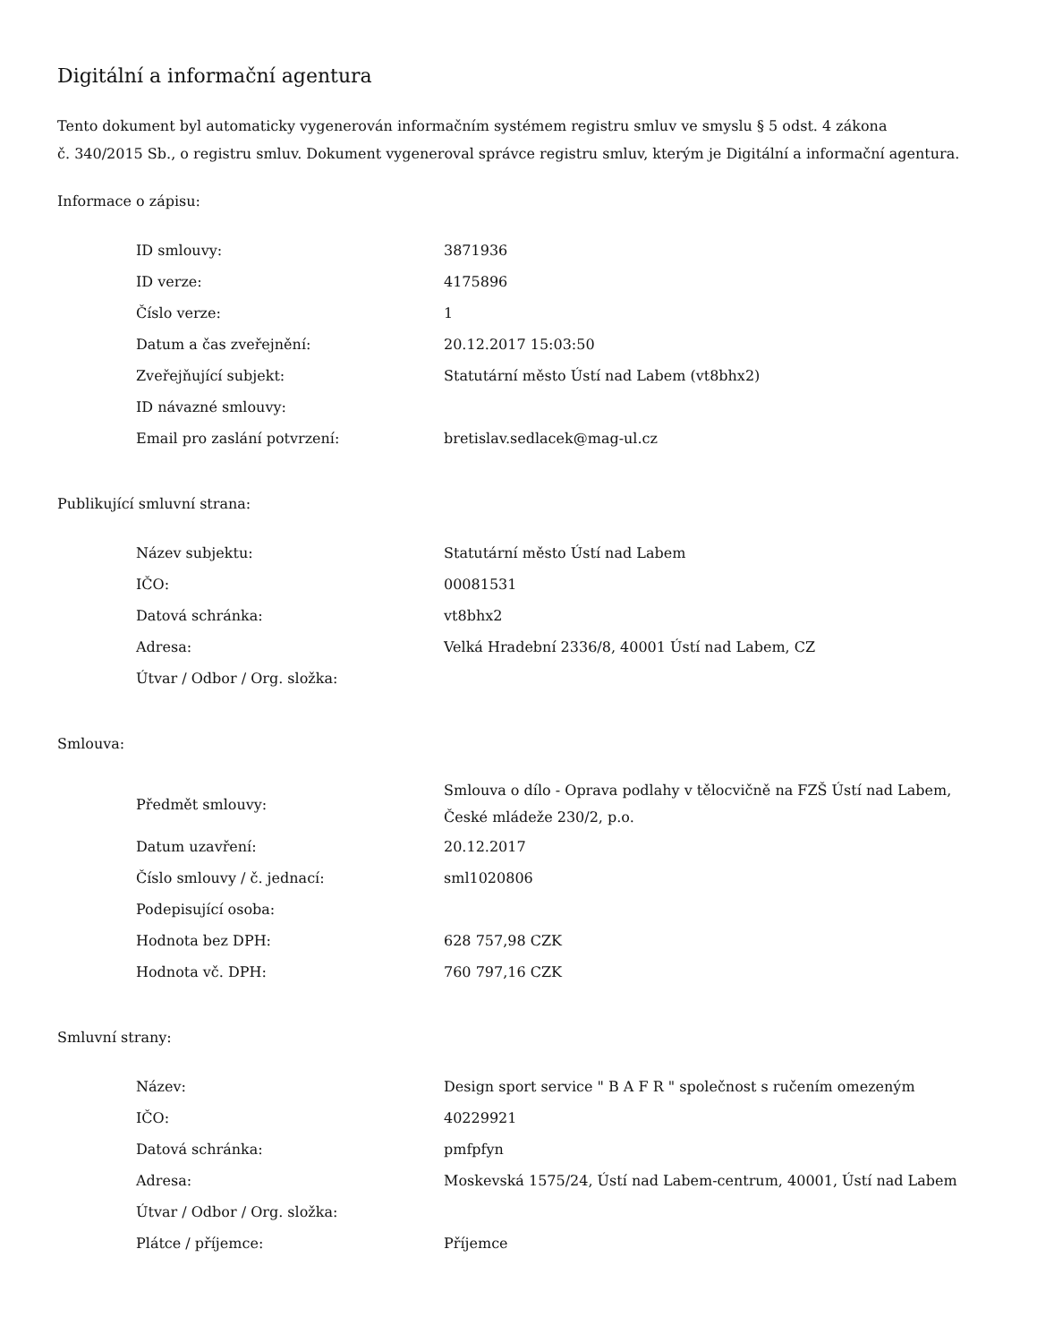Digitální a informační agentura
Tento dokument byl automaticky vygenerován informačním systémem registru smluv ve smyslu § 5 odst. 4 zákona
č. 340/2015 Sb., o registru smluv. Dokument vygeneroval správce registru smluv, kterým je Digitální a informační agentura.
Informace o zápisu:
| ID smlouvy: | 3871936 |
| ID verze: | 4175896 |
| Číslo verze: | 1 |
| Datum a čas zveřejnění: | 20.12.2017 15:03:50 |
| Zveřejňující subjekt: | Statutární město Ústí nad Labem (vt8bhx2) |
| ID návazné smlouvy: | |
| Email pro zaslání potvrzení: | bretislav.sedlacek@mag-ul.cz |
Publikující smluvní strana:
| Název subjektu: | Statutární město Ústí nad Labem |
| IČO: | 00081531 |
| Datová schránka: | vt8bhx2 |
| Adresa: | Velká Hradební 2336/8, 40001 Ústí nad Labem, CZ |
| Útvar / Odbor / Org. složka: | |
Smlouva:
| Předmět smlouvy: | Smlouva o dílo - Oprava podlahy v tělocvičně na FZŠ Ústí nad Labem, České mládeže 230/2, p.o. |
| Datum uzavření: | 20.12.2017 |
| Číslo smlouvy / č. jednací: | sml1020806 |
| Podepisující osoba: | |
| Hodnota bez DPH: | 628 757,98 CZK |
| Hodnota vč. DPH: | 760 797,16 CZK |
Smluvní strany:
| Název: | Design sport service " B A F R " společnost s ručením omezeným |
| IČO: | 40229921 |
| Datová schránka: | pmfpfyn |
| Adresa: | Moskevská 1575/24, Ústí nad Labem-centrum, 40001, Ústí nad Labem |
| Útvar / Odbor / Org. složka: | |
| Plátce / příjemce: | Příjemce |